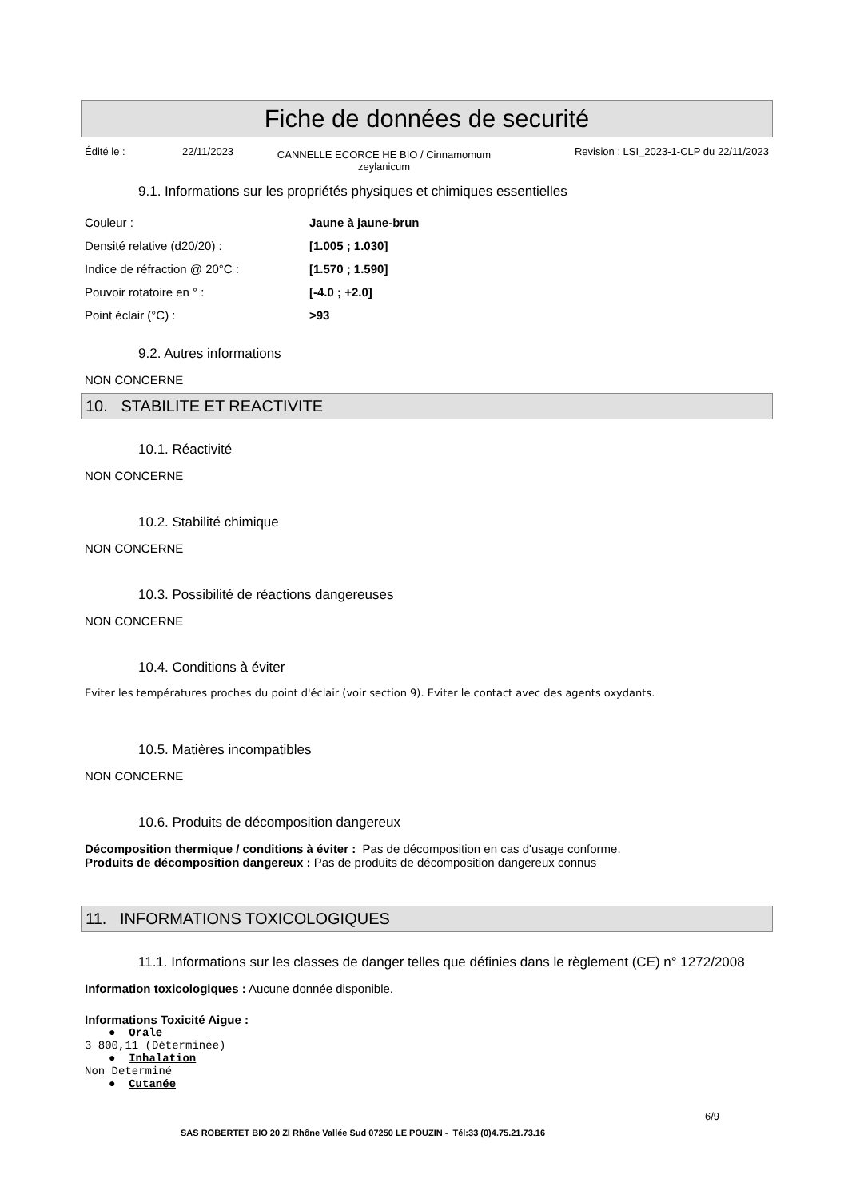Fiche de données de securité
Édité le : 22/11/2023 CANNELLE ECORCE HE BIO / Cinnamomum zeylanicum Revision : LSI_2023-1-CLP du 22/11/2023
9.1. Informations sur les propriétés physiques et chimiques essentielles
| Couleur : | Jaune à jaune-brun |
| Densité relative (d20/20) : | [1.005 ; 1.030] |
| Indice de réfraction @ 20°C : | [1.570 ; 1.590] |
| Pouvoir rotatoire en ° : | [-4.0 ; +2.0] |
| Point éclair (°C) : | >93 |
9.2. Autres informations
NON CONCERNE
10. STABILITE ET REACTIVITE
10.1. Réactivité
NON CONCERNE
10.2. Stabilité chimique
NON CONCERNE
10.3. Possibilité de réactions dangereuses
NON CONCERNE
10.4. Conditions à éviter
Eviter les températures proches du point d'éclair (voir section 9). Eviter le contact avec des agents oxydants.
10.5. Matières incompatibles
NON CONCERNE
10.6. Produits de décomposition dangereux
Décomposition thermique / conditions à éviter : Pas de décomposition en cas d'usage conforme.
Produits de décomposition dangereux : Pas de produits de décomposition dangereux connus
11. INFORMATIONS TOXICOLOGIQUES
11.1. Informations sur les classes de danger telles que définies dans le règlement (CE) n° 1272/2008
Information toxicologiques : Aucune donnée disponible.
Informations Toxicité Aigue :
● Orale
3 800,11 (Déterminée)
● Inhalation
Non Determiné
● Cutanée
6/9
SAS ROBERTET BIO 20 ZI Rhône Vallée Sud 07250 LE POUZIN - Tél:33 (0)4.75.21.73.16